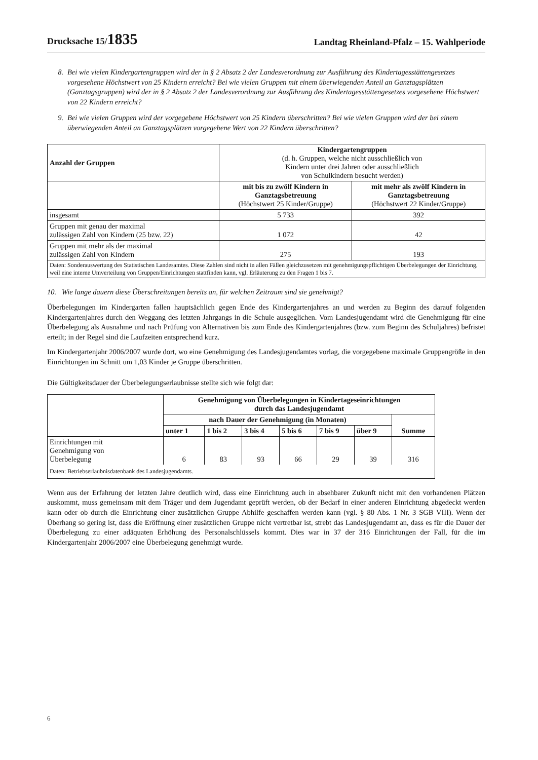Drucksache 15/1835 Landtag Rheinland-Pfalz – 15. Wahlperiode
8. Bei wie vielen Kindergartengruppen wird der in § 2 Absatz 2 der Landesverordnung zur Ausführung des Kindertagesstättengesetzes vorgesehene Höchstwert von 25 Kindern erreicht? Bei wie vielen Gruppen mit einem überwiegenden Anteil an Ganztagsplätzen (Ganztagsgruppen) wird der in § 2 Absatz 2 der Landesverordnung zur Ausführung des Kindertagesstättengesetzes vorgesehene Höchstwert von 22 Kindern erreicht?
9. Bei wie vielen Gruppen wird der vorgegebene Höchstwert von 25 Kindern überschritten? Bei wie vielen Gruppen wird der bei einem überwiegenden Anteil an Ganztagsplätzen vorgegebene Wert von 22 Kindern überschritten?
| Anzahl der Gruppen | Kindergartengruppen (d. h. Gruppen, welche nicht ausschließlich von Kindern unter drei Jahren oder ausschließlich von Schulkindern besucht werden) | |
| | mit bis zu zwölf Kindern in Ganztagsbetreuung (Höchstwert 25 Kinder/Gruppe) | mit mehr als zwölf Kindern in Ganztagsbetreuung (Höchstwert 22 Kinder/Gruppe) |
| insgesamt | 5 733 | 392 |
| Gruppen mit genau der maximal zulässigen Zahl von Kindern (25 bzw. 22) | 1 072 | 42 |
| Gruppen mit mehr als der maximal zulässigen Zahl von Kindern | 275 | 193 |
| Daten: Sonderauswertung des Statistischen Landesamtes. Diese Zahlen sind nicht in allen Fällen gleichzusetzen mit genehmigungspflichtigen Überbelegungen der Einrichtung, weil eine interne Umverteilung von Gruppen/Einrichtungen stattfinden kann, vgl. Erläuterung zu den Fragen 1 bis 7. | | |
10. Wie lange dauern diese Überschreitungen bereits an, für welchen Zeitraum sind sie genehmigt?
Überbelegungen im Kindergarten fallen hauptsächlich gegen Ende des Kindergartenjahres an und werden zu Beginn des darauf folgenden Kindergartenjahres durch den Weggang des letzten Jahrgangs in die Schule ausgeglichen. Vom Landesjugendamt wird die Genehmigung für eine Überbelegung als Ausnahme und nach Prüfung von Alternativen bis zum Ende des Kindergartenjahres (bzw. zum Beginn des Schuljahres) befristet erteilt; in der Regel sind die Laufzeiten entsprechend kurz.
Im Kindergartenjahr 2006/2007 wurde dort, wo eine Genehmigung des Landesjugendamtes vorlag, die vorgegebene maximale Gruppengröße in den Einrichtungen im Schnitt um 1,03 Kinder je Gruppe überschritten.
Die Gültigkeitsdauer der Überbelegungserlaubnisse stellte sich wie folgt dar:
| | Genehmigung von Überbelegungen in Kindertageseinrichtungen durch das Landesjugendamt | | | | | | |
| | nach Dauer der Genehmigung (in Monaten) | | | | | | Summe |
| | unter 1 | 1 bis 2 | 3 bis 4 | 5 bis 6 | 7 bis 9 | über 9 | |
| Einrichtungen mit Genehmigung von Überbelegung | 6 | 83 | 93 | 66 | 29 | 39 | 316 |
| Daten: Betriebserlaubnisdatenbank des Landesjugendamts. | | | | | | | |
Wenn aus der Erfahrung der letzten Jahre deutlich wird, dass eine Einrichtung auch in absehbarer Zukunft nicht mit den vorhandenen Plätzen auskommt, muss gemeinsam mit dem Träger und dem Jugendamt geprüft werden, ob der Bedarf in einer anderen Einrichtung abgedeckt werden kann oder ob durch die Einrichtung einer zusätzlichen Gruppe Abhilfe geschaffen werden kann (vgl. § 80 Abs. 1 Nr. 3 SGB VIII). Wenn der Überhang so gering ist, dass die Eröffnung einer zusätzlichen Gruppe nicht vertretbar ist, strebt das Landesjugendamt an, dass es für die Dauer der Überbelegung zu einer adäquaten Erhöhung des Personalschlüssels kommt. Dies war in 37 der 316 Einrichtungen der Fall, für die im Kindergartenjahr 2006/2007 eine Überbelegung genehmigt wurde.
6